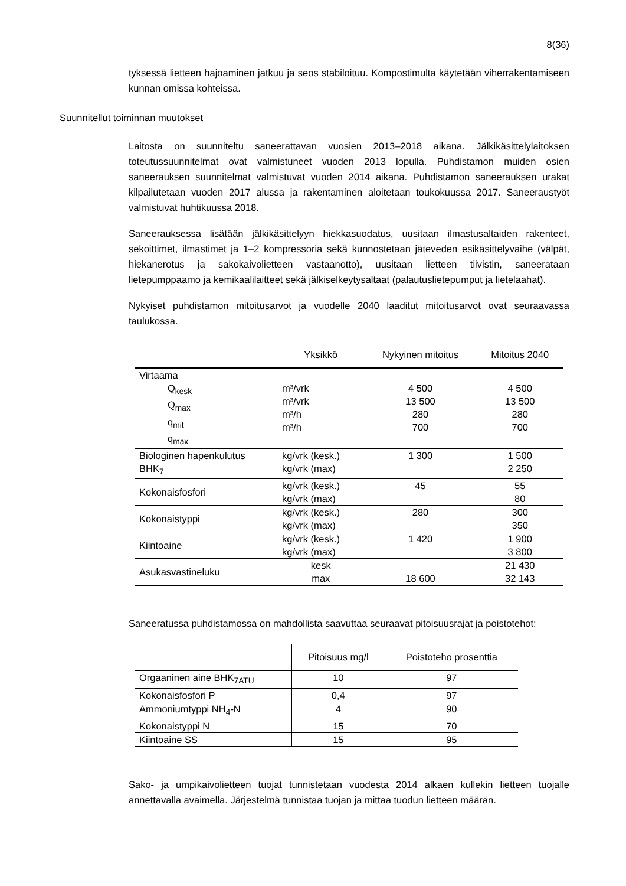8(36)
tyksessä lietteen hajoaminen jatkuu ja seos stabiloituu. Kompostimulta käytetään viherrakentamiseen kunnan omissa kohteissa.
Suunnitellut toiminnan muutokset
Laitosta on suunniteltu saneerattavan vuosien 2013–2018 aikana. Jälkikäsittelylaitoksen toteutussuunnitelmat ovat valmistuneet vuoden 2013 lopulla. Puhdistamon muiden osien saneerauksen suunnitelmat valmistuvat vuoden 2014 aikana. Puhdistamon saneerauksen urakat kilpailutetaan vuoden 2017 alussa ja rakentaminen aloitetaan toukokuussa 2017. Saneeraustyöt valmistuvat huhtikuussa 2018.
Saneerauksessa lisätään jälkikäsittelyyn hiekkasuodatus, uusitaan ilmastusaltaiden rakenteet, sekoittimet, ilmastimet ja 1–2 kompressoria sekä kunnostetaan jäteveden esikäsittelyvaihe (välpät, hiekanerotus ja sakokaivolietteen vastaanotto), uusitaan lietteen tiivistin, saneerataan lietepumppaamo ja kemikaalilaitteet sekä jälkiselkeytysaltaat (palautuslietepumput ja lietelaahat).
Nykyiset puhdistamon mitoitusarvot ja vuodelle 2040 laaditut mitoitusarvot ovat seuraavassa taulukossa.
| | Yksikkö | Nykyinen mitoitus | Mitoitus 2040 |
| --- | --- | --- | --- |
| Virtaama Q<sub>kesk</sub> Q<sub>max</sub> q<sub>mit</sub> q<sub>max</sub> | m³/vrk m³/vrk m³/h m³/h | 4 500 13 500 280 700 | 4 500 13 500 280 700 |
| Biologinen hapenkulutus BHK<sub>7</sub> | kg/vrk (kesk.) kg/vrk (max) | 1 300 | 1 500 2 250 |
| Kokonaisfosfori | kg/vrk (kesk.) kg/vrk (max) | 45 | 55 80 |
| Kokonaistyppi | kg/vrk (kesk.) kg/vrk (max) | 280 | 300 350 |
| Kiintoaine | kg/vrk (kesk.) kg/vrk (max) | 1 420 | 1 900 3 800 |
| Asukasvastineluku | kesk max | 18 600 | 21 430 32 143 |
Saneeratussa puhdistamossa on mahdollista saavuttaa seuraavat pitoisuusrajat ja poistotehot:
| | Pitoisuus mg/l | Poistoteho prosenttia |
| --- | --- | --- |
| Orgaaninen aine BHK<sub>7ATU</sub> | 10 | 97 |
| Kokonaisfosfori P | 0,4 | 97 |
| Ammoniumtyppi NH<sub>4</sub>-N | 4 | 90 |
| Kokonaistyppi N | 15 | 70 |
| Kiintoaine SS | 15 | 95 |
Sako- ja umpikaivolietteen tuojat tunnistetaan vuodesta 2014 alkaen kullekin lietteen tuojalle annettavalla avaimella. Järjestelmä tunnistaa tuojan ja mittaa tuodun lietteen määrän.